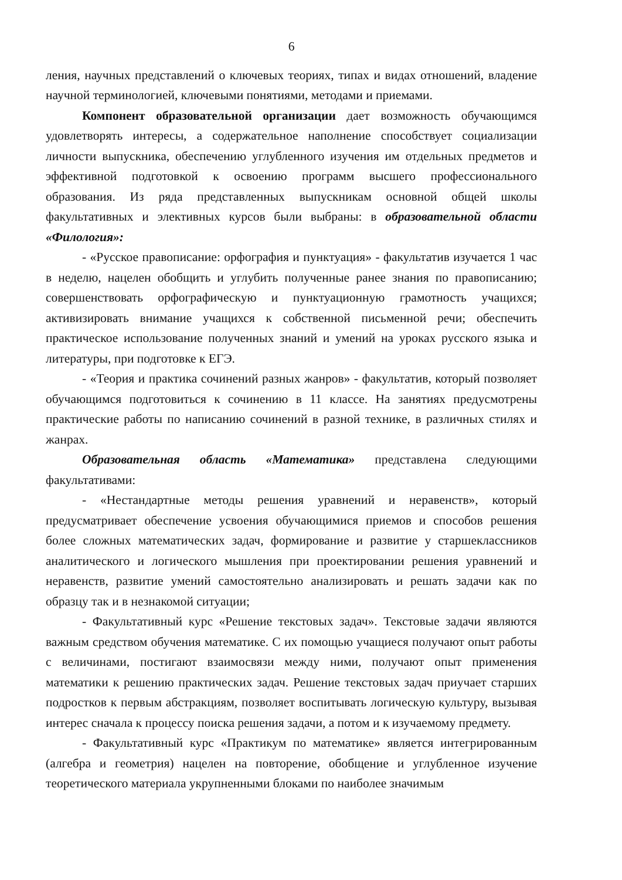6
ления, научных представлений о ключевых теориях, типах и видах отношений, владение научной терминологией, ключевыми понятиями, методами и приемами.
Компонент образовательной организации дает возможность обучающимся удовлетворять интересы, а содержательное наполнение способствует социализации личности выпускника, обеспечению углубленного изучения им отдельных предметов и эффективной подготовкой к освоению программ высшего профессионального образования. Из ряда представленных выпускникам основной общей школы факультативных и элективных курсов были выбраны: в образовательной области «Филология»:
- «Русское правописание: орфография и пунктуация» - факультатив изучается 1 час в неделю, нацелен обобщить и углубить полученные ранее знания по правописанию; совершенствовать орфографическую и пунктуационную грамотность учащихся; активизировать внимание учащихся к собственной письменной речи; обеспечить практическое использование полученных знаний и умений на уроках русского языка и литературы, при подготовке к ЕГЭ.
- «Теория и практика сочинений разных жанров» - факультатив, который позволяет обучающимся подготовиться к сочинению в 11 классе. На занятиях предусмотрены практические работы по написанию сочинений в разной технике, в различных стилях и жанрах.
Образовательная область «Математика» представлена следующими факультативами:
- «Нестандартные методы решения уравнений и неравенств», который предусматривает обеспечение усвоения обучающимися приемов и способов решения более сложных математических задач, формирование и развитие у старшеклассников аналитического и логического мышления при проектировании решения уравнений и неравенств, развитие умений самостоятельно анализировать и решать задачи как по образцу так и в незнакомой ситуации;
- Факультативный курс «Решение текстовых задач». Текстовые задачи являются важным средством обучения математике. С их помощью учащиеся получают опыт работы с величинами, постигают взаимосвязи между ними, получают опыт применения математики к решению практических задач. Решение текстовых задач приучает старших подростков к первым абстракциям, позволяет воспитывать логическую культуру, вызывая интерес сначала к процессу поиска решения задачи, а потом и к изучаемому предмету.
- Факультативный курс «Практикум по математике» является интегрированным (алгебра и геометрия) нацелен на повторение, обобщение и углубленное изучение теоретического материала укрупненными блоками по наиболее значимым